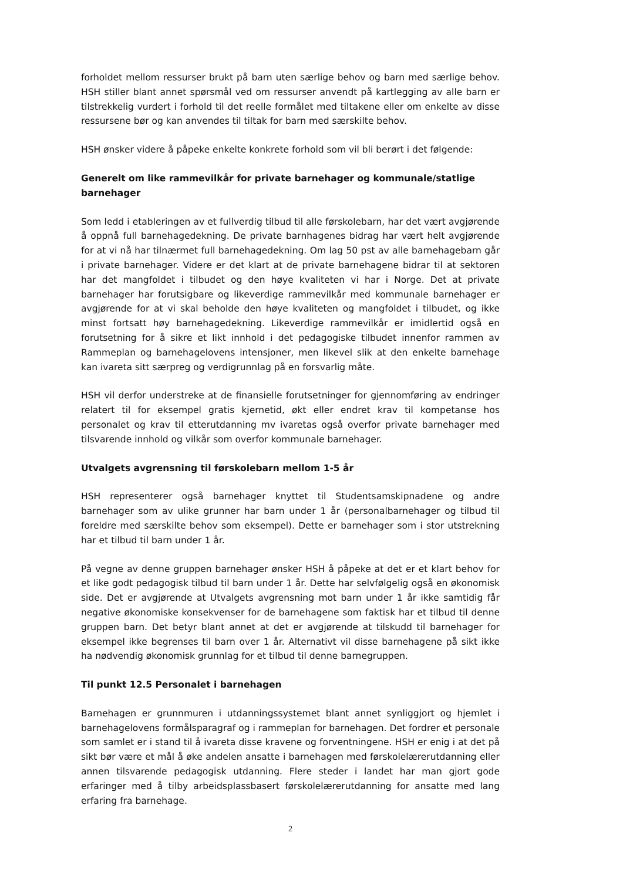forholdet mellom ressurser brukt på barn uten særlige behov og barn med særlige behov. HSH stiller blant annet spørsmål ved om ressurser anvendt på kartlegging av alle barn er tilstrekkelig vurdert i forhold til det reelle formålet med tiltakene eller om enkelte av disse ressursene bør og kan anvendes til tiltak for barn med særskilte behov.
HSH ønsker videre å påpeke enkelte konkrete forhold som vil bli berørt i det følgende:
Generelt om like rammevilkår for private barnehager og kommunale/statlige barnehager
Som ledd i etableringen av et fullverdig tilbud til alle førskolebarn, har det vært avgjørende å oppnå full barnehagedekning. De private barnhagenes bidrag har vært helt avgjørende for at vi nå har tilnærmet full barnehagedekning. Om lag 50 pst av alle barnehagebarn går i private barnehager. Videre er det klart at de private barnehagene bidrar til at sektoren har det mangfoldet i tilbudet og den høye kvaliteten vi har i Norge. Det at private barnehager har forutsigbare og likeverdige rammevilkår med kommunale barnehager er avgjørende for at vi skal beholde den høye kvaliteten og mangfoldet i tilbudet, og ikke minst fortsatt høy barnehagedekning. Likeverdige rammevilkår er imidlertid også en forutsetning for å sikre et likt innhold i det pedagogiske tilbudet innenfor rammen av Rammeplan og barnehagelovens intensjoner, men likevel slik at den enkelte barnehage kan ivareta sitt særpreg og verdigrunnlag på en forsvarlig måte.
HSH vil derfor understreke at de finansielle forutsetninger for gjennomføring av endringer relatert til for eksempel gratis kjernetid, økt eller endret krav til kompetanse hos personalet og krav til etterutdanning mv ivaretas også overfor private barnehager med tilsvarende innhold og vilkår som overfor kommunale barnehager.
Utvalgets avgrensning til førskolebarn mellom 1-5 år
HSH representerer også barnehager knyttet til Studentsamskipnadene og andre barnehager som av ulike grunner har barn under 1 år (personalbarnehager og tilbud til foreldre med særskilte behov som eksempel). Dette er barnehager som i stor utstrekning har et tilbud til barn under 1 år.
På vegne av denne gruppen barnehager ønsker HSH å påpeke at det er et klart behov for et like godt pedagogisk tilbud til barn under 1 år. Dette har selvfølgelig også en økonomisk side. Det er avgjørende at Utvalgets avgrensning mot barn under 1 år ikke samtidig får negative økonomiske konsekvenser for de barnehagene som faktisk har et tilbud til denne gruppen barn. Det betyr blant annet at det er avgjørende at tilskudd til barnehager for eksempel ikke begrenses til barn over 1 år. Alternativt vil disse barnehagene på sikt ikke ha nødvendig økonomisk grunnlag for et tilbud til denne barnegruppen.
Til punkt 12.5 Personalet i barnehagen
Barnehagen er grunnmuren i utdanningssystemet blant annet synliggjort og hjemlet i barnehagelovens formålsparagraf og i rammeplan for barnehagen. Det fordrer et personale som samlet er i stand til å ivareta disse kravene og forventningene. HSH er enig i at det på sikt bør være et mål å øke andelen ansatte i barnehagen med førskolelærerutdanning eller annen tilsvarende pedagogisk utdanning. Flere steder i landet har man gjort gode erfaringer med å tilby arbeidsplassbasert førskolelærerutdanning for ansatte med lang erfaring fra barnehage.
2